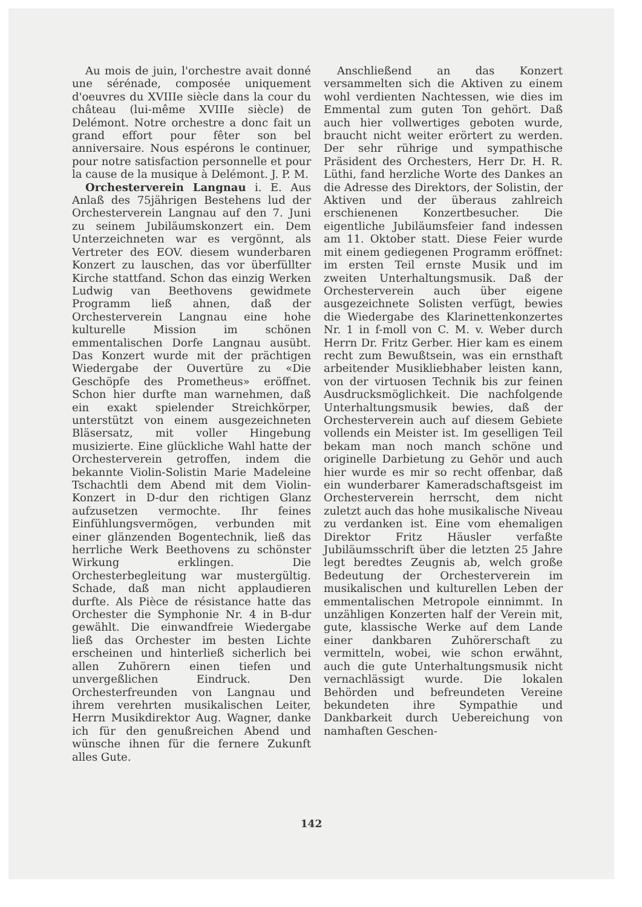Au mois de juin, l'orchestre avait donné une sérénade, composée uniquement d'oeuvres du XVIIIe siècle dans la cour du château (lui-même XVIIIe siècle) de Delémont. Notre orchestre a donc fait un grand effort pour fêter son bel anniversaire. Nous espérons le continuer, pour notre satisfaction personnelle et pour la cause de la musique à Delémont. J. P. M.
Orchesterverein Langnau i. E. Aus Anlaß des 75jährigen Bestehens lud der Orchesterverein Langnau auf den 7. Juni zu seinem Jubiläumskonzert ein. Dem Unterzeichneten war es vergönnt, als Vertreter des EOV. diesem wunderbaren Konzert zu lauschen, das vor überfüllter Kirche stattfand. Schon das einzig Werken Ludwig van Beethovens gewidmete Programm ließ ahnen, daß der Orchesterverein Langnau eine hohe kulturelle Mission im schönen emmentalischen Dorfe Langnau ausübt. Das Konzert wurde mit der prächtigen Wiedergabe der Ouvertüre zu «Die Geschöpfe des Prometheus» eröffnet. Schon hier durfte man warnehmen, daß ein exakt spielender Streichkörper, unterstützt von einem ausgezeichneten Bläsersatz, mit voller Hingebung musizierte. Eine glückliche Wahl hatte der Orchesterverein getroffen, indem die bekannte Violin-Solistin Marie Madeleine Tschachtli dem Abend mit dem Violin-Konzert in D-dur den richtigen Glanz aufzusetzen vermochte. Ihr feines Einfühlungsvermögen, verbunden mit einer glänzenden Bogentechnik, ließ das herrliche Werk Beethovens zu schönster Wirkung erklingen. Die Orchesterbegleitung war mustergültig. Schade, daß man nicht applaudieren durfte. Als Pièce de résistance hatte das Orchester die Symphonie Nr. 4 in B-dur gewählt. Die einwandfreie Wiedergabe ließ das Orchester im besten Lichte erscheinen und hinterließ sicherlich bei allen Zuhörern einen tiefen und unvergeßlichen Eindruck. Den Orchesterfreunden von Langnau und ihrem verehrten musikalischen Leiter, Herrn Musikdirektor Aug. Wagner, danke ich für den genußreichen Abend und wünsche ihnen für die fernere Zukunft alles Gute.
Anschließend an das Konzert versammelten sich die Aktiven zu einem wohl verdienten Nachtessen, wie dies im Emmental zum guten Ton gehört. Daß auch hier vollwertiges geboten wurde, braucht nicht weiter erörtert zu werden. Der sehr rührige und sympathische Präsident des Orchesters, Herr Dr. H. R. Lüthi, fand herzliche Worte des Dankes an die Adresse des Direktors, der Solistin, der Aktiven und der überaus zahlreich erschienenen Konzertbesucher. Die eigentliche Jubiläumsfeier fand indessen am 11. Oktober statt. Diese Feier wurde mit einem gediegenen Programm eröffnet: im ersten Teil ernste Musik und im zweiten Unterhaltungsmusik. Daß der Orchesterverein auch über eigene ausgezeichnete Solisten verfügt, bewies die Wiedergabe des Klarinettenkonzertes Nr. 1 in f-moll von C. M. v. Weber durch Herrn Dr. Fritz Gerber. Hier kam es einem recht zum Bewußtsein, was ein ernsthaft arbeitender Musikliebhaber leisten kann, von der virtuosen Technik bis zur feinen Ausdrucksmöglichkeit. Die nachfolgende Unterhaltungsmusik bewies, daß der Orchesterverein auch auf diesem Gebiete vollends ein Meister ist. Im geselligen Teil bekam man noch manch schöne und originelle Darbietung zu Gehör und auch hier wurde es mir so recht offenbar, daß ein wunderbarer Kameradschaftsgeist im Orchesterverein herrscht, dem nicht zuletzt auch das hohe musikalische Niveau zu verdanken ist. Eine vom ehemaligen Direktor Fritz Häusler verfaßte Jubiläumsschrift über die letzten 25 Jahre legt beredtes Zeugnis ab, welch große Bedeutung der Orchesterverein im musikalischen und kulturellen Leben der emmentalischen Metropole einnimmt. In unzähligen Konzerten half der Verein mit, gute, klassische Werke auf dem Lande einer dankbaren Zuhörerschaft zu vermitteln, wobei, wie schon erwähnt, auch die gute Unterhaltungsmusik nicht vernachlässigt wurde. Die lokalen Behörden und befreundeten Vereine bekundeten ihre Sympathie und Dankbarkeit durch Uebereichung von namhaften Geschen-
142